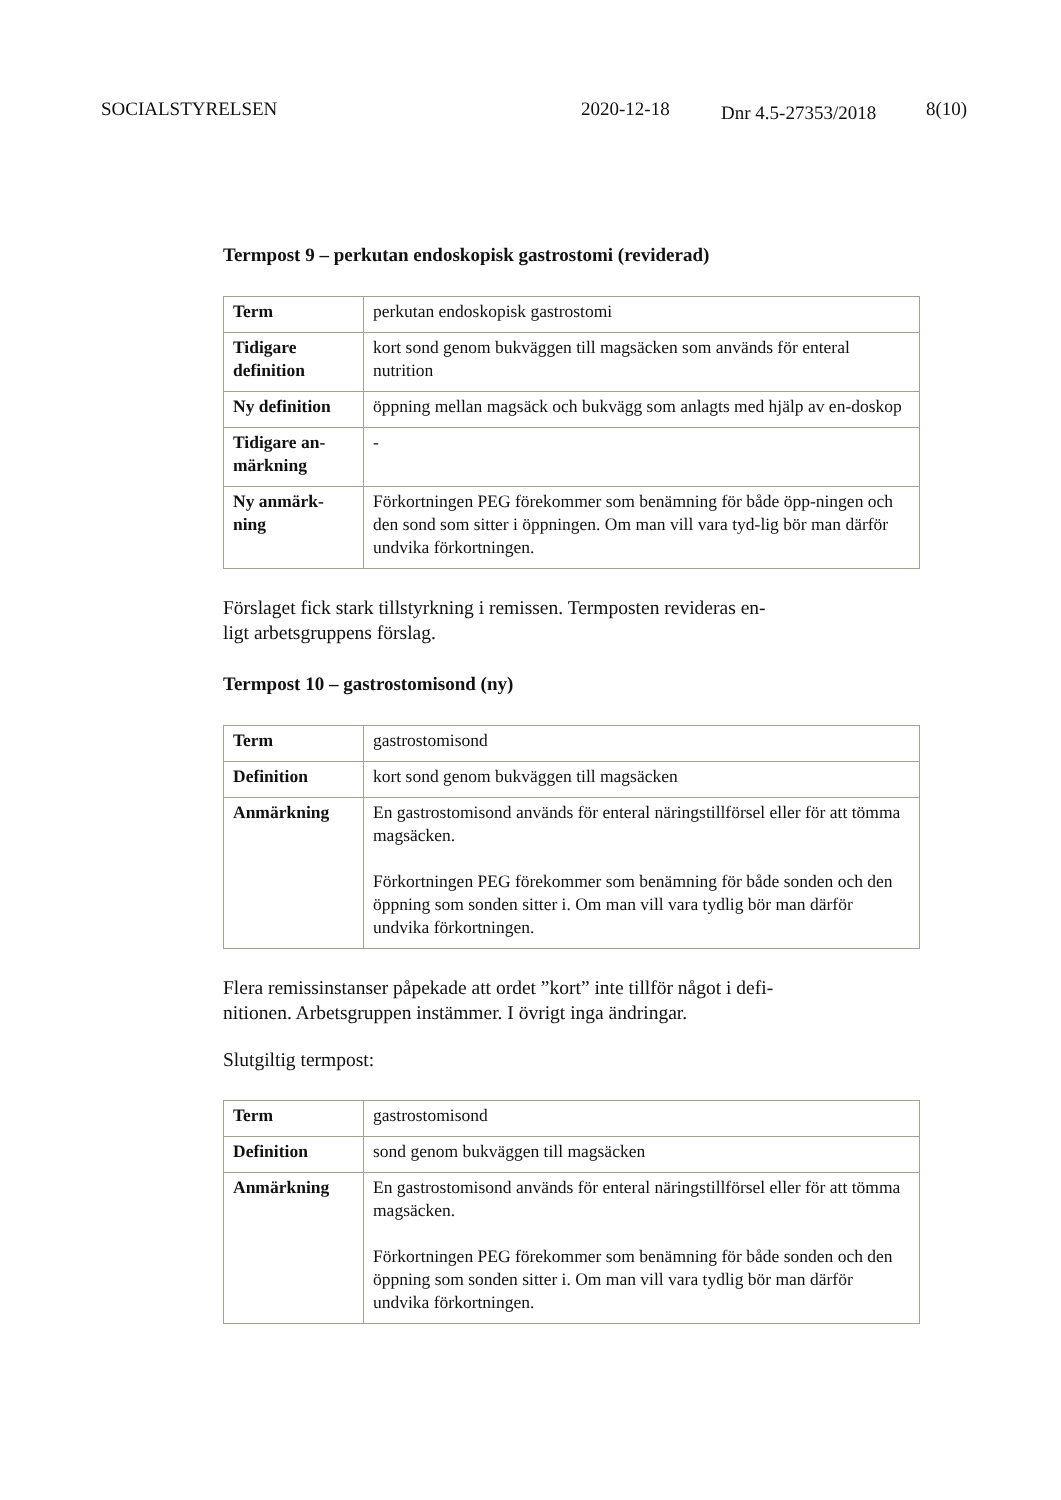SOCIALSTYRELSEN 2020-12-18
Dnr 4.5-27353/2018
8(10)
Termpost 9 – perkutan endoskopisk gastrostomi (reviderad)
| Term | perkutan endoskopisk gastrostomi |
| Tidigare definition | kort sond genom bukväggen till magsäcken som används för enteral nutrition |
| Ny definition | öppning mellan magsäck och bukvägg som anlagts med hjälp av en-doskop |
| Tidigare an-märkning | - |
| Ny anmärk-ning | Förkortningen PEG förekommer som benämning för både öpp-ningen och den sond som sitter i öppningen. Om man vill vara tyd-lig bör man därför undvika förkortningen. |
Förslaget fick stark tillstyrkning i remissen. Termposten revideras en-
ligt arbetsgruppens förslag.
Termpost 10 – gastrostomisond (ny)
| Term | gastrostomisond |
| Definition | kort sond genom bukväggen till magsäcken |
| Anmärkning | En gastrostomisond används för enteral näringstillförsel eller för att tömma magsäcken. Förkortningen PEG förekommer som benämning för både sonden och den öppning som sonden sitter i. Om man vill vara tydlig bör man därför undvika förkortningen. |
Flera remissinstanser påpekade att ordet ”kort” inte tillför något i defi-
nitionen. Arbetsgruppen instämmer. I övrigt inga ändringar.
Slutgiltig termpost:
| Term | gastrostomisond |
| Definition | sond genom bukväggen till magsäcken |
| Anmärkning | En gastrostomisond används för enteral näringstillförsel eller för att tömma magsäcken. Förkortningen PEG förekommer som benämning för både sonden och den öppning som sonden sitter i. Om man vill vara tydlig bör man därför undvika förkortningen. |